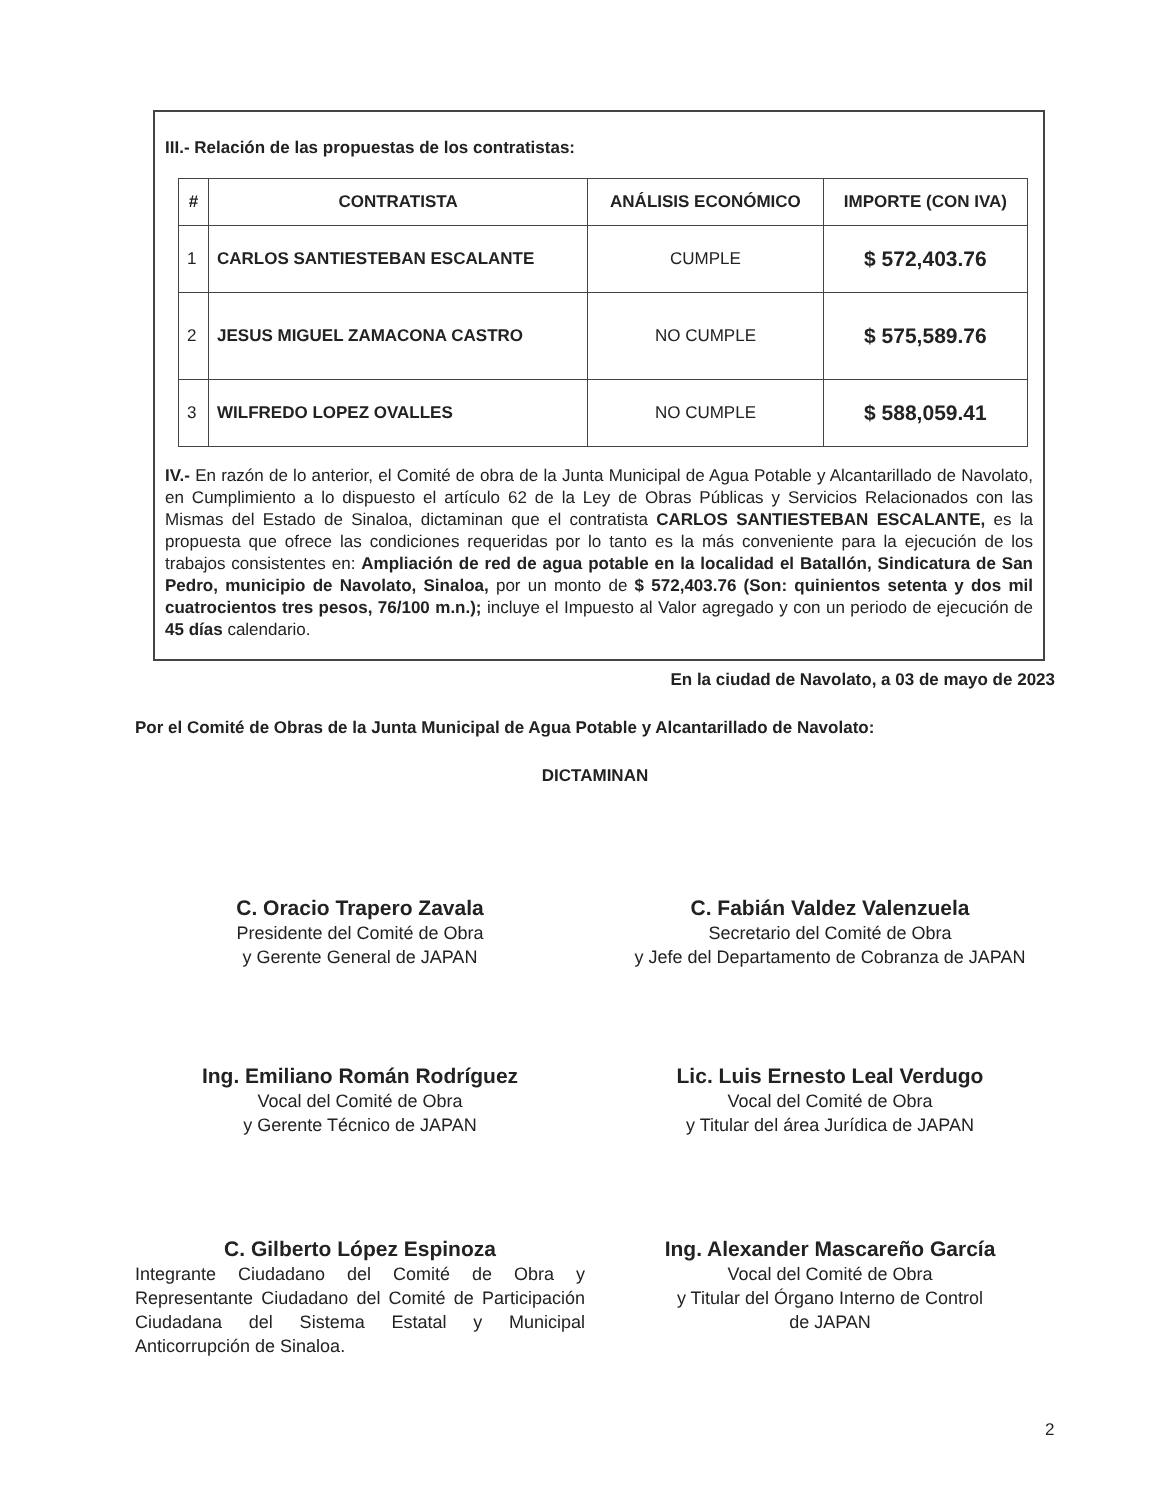III.- Relación de las propuestas de los contratistas:
| # | CONTRATISTA | ANÁLISIS ECONÓMICO | IMPORTE (CON IVA) |
| --- | --- | --- | --- |
| 1 | CARLOS SANTIESTEBAN ESCALANTE | CUMPLE | $ 572,403.76 |
| 2 | JESUS MIGUEL ZAMACONA CASTRO | NO CUMPLE | $ 575,589.76 |
| 3 | WILFREDO LOPEZ OVALLES | NO CUMPLE | $ 588,059.41 |
IV.- En razón de lo anterior, el Comité de obra de la Junta Municipal de Agua Potable y Alcantarillado de Navolato, en Cumplimiento a lo dispuesto el artículo 62 de la Ley de Obras Públicas y Servicios Relacionados con las Mismas del Estado de Sinaloa, dictaminan que el contratista CARLOS SANTIESTEBAN ESCALANTE, es la propuesta que ofrece las condiciones requeridas por lo tanto es la más conveniente para la ejecución de los trabajos consistentes en: Ampliación de red de agua potable en la localidad el Batallón, Sindicatura de San Pedro, municipio de Navolato, Sinaloa, por un monto de $ 572,403.76 (Son: quinientos setenta y dos mil cuatrocientos tres pesos, 76/100 m.n.); incluye el Impuesto al Valor agregado y con un periodo de ejecución de 45 días calendario.
En la ciudad de Navolato, a 03 de mayo de 2023
Por el Comité de Obras de la Junta Municipal de Agua Potable y Alcantarillado de Navolato:
DICTAMINAN
C. Oracio Trapero Zavala
Presidente del Comité de Obra
y Gerente General de JAPAN
C. Fabián Valdez Valenzuela
Secretario del Comité de Obra
y Jefe del Departamento de Cobranza de JAPAN
Ing. Emiliano Román Rodríguez
Vocal del Comité de Obra
y Gerente Técnico de JAPAN
Lic. Luis Ernesto Leal Verdugo
Vocal del Comité de Obra
y Titular del área Jurídica de JAPAN
C. Gilberto López Espinoza
Integrante Ciudadano del Comité de Obra y Representante Ciudadano del Comité de Participación Ciudadana del Sistema Estatal y Municipal Anticorrupción de Sinaloa.
Ing. Alexander Mascareño García
Vocal del Comité de Obra
y Titular del Órgano Interno de Control
de JAPAN
2